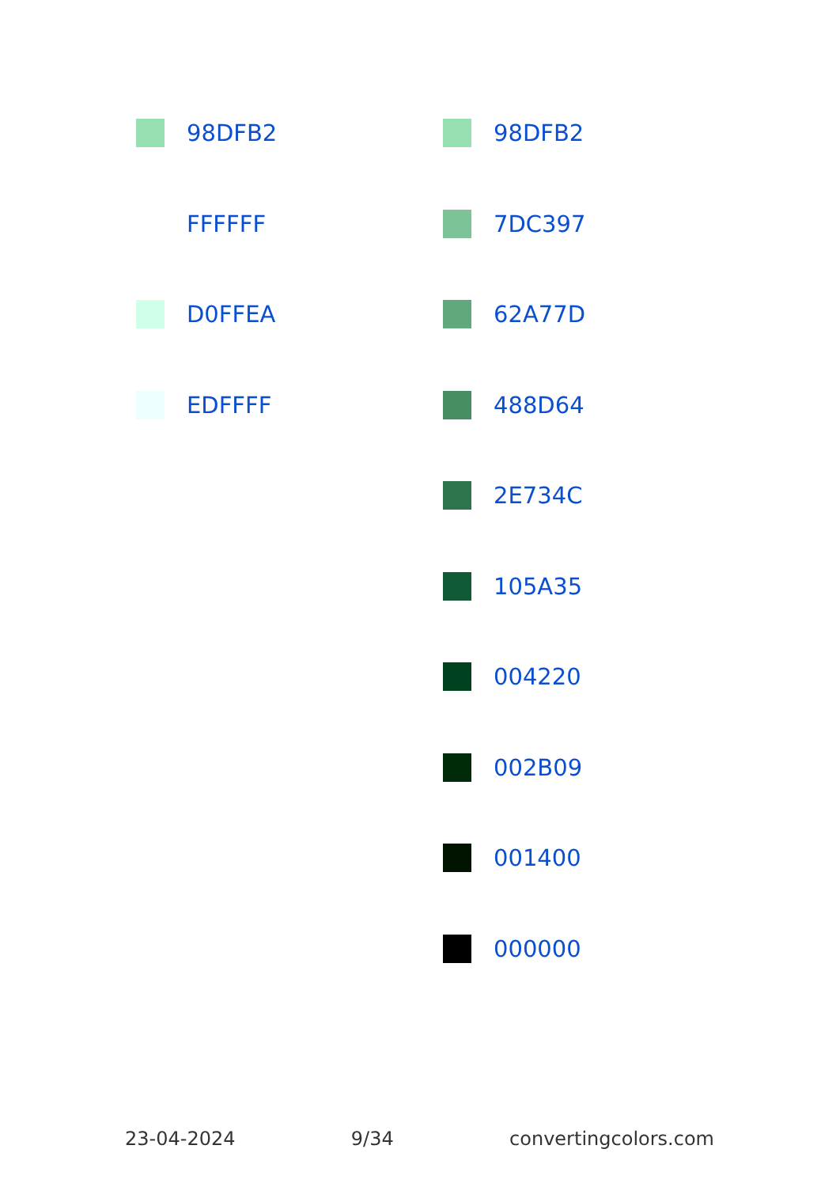98DFB2
FFFFFF
D0FFEA
EDFFFF
98DFB2
7DC397
62A77D
488D64
2E734C
105A35
004220
002B09
001400
000000
23-04-2024 9/34 convertingcolors.com